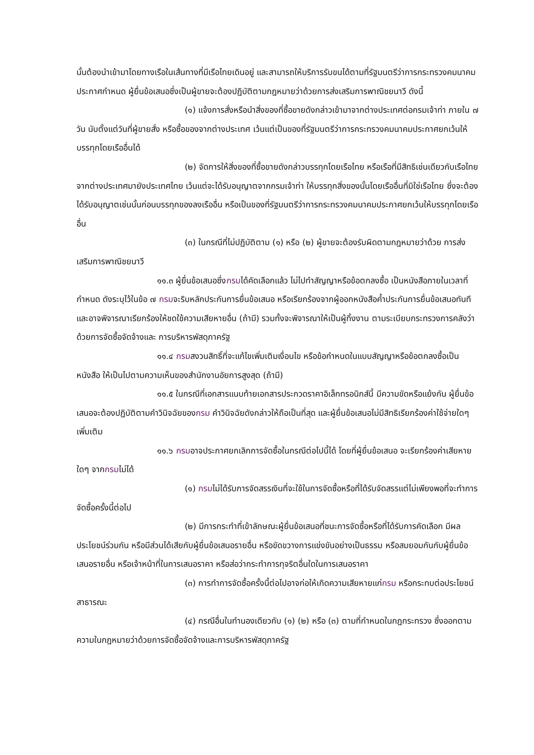นั้นต้องนำเข้ามาโดยทางเรือในเส้นทางที่มีเรือไทยเดินอยู่ และสามารถให้บริการรับขนได้ตามที่รัฐมนตรีว่าการกระทรวงคมนาคมประกาศกำหนด ผู้ยื่นข้อเสนอซึ่งเป็นผู้ขายจะต้องปฏิบัติตามกฎหมายว่าด้วยการส่งเสริมการพาณิชยนาวี ดังนี้
(๑) แจ้งการสั่งหรือนำสิ่งของที่ซื้อขายดังกล่าวเข้ามาจากต่างประเทศต่อกรมเจ้าท่า ภายใน ๗ วัน นับตั้งแต่วันที่ผู้ขายสั่ง หรือซื้อของจากต่างประเทศ เว้นแต่เป็นของที่รัฐมนตรีว่าการกระทรวงคมนาคมประกาศยกเว้นให้บรรทุกโดยเรืออื่นได้
(๒) จัดการให้สิ่งของที่ซื้อขายดังกล่าวบรรทุกโดยเรือไทย หรือเรือที่มีสิทธิเช่นเดียวกับเรือไทย จากต่างประเทศมายังประเทศไทย เว้นแต่จะได้รับอนุญาตจากกรมเจ้าท่า ให้บรรทุกสิ่งของนั้นโดยเรืออื่นที่มิใช่เรือไทย ซึ่งจะต้องได้รับอนุญาตเช่นนั้นก่อนบรรทุกของลงเรืออื่น หรือเป็นของที่รัฐมนตรีว่าการกระทรวงคมนาคมประกาศยกเว้นให้บรรทุกโดยเรืออื่น
(๓) ในกรณีที่ไม่ปฏิบัติตาม (๑) หรือ (๒) ผู้ขายจะต้องรับผิดตามกฎหมายว่าด้วย การส่งเสริมการพาณิชยนาวี
๑๑.๓ ผู้ยื่นข้อเสนอซึ่งกรมได้คัดเลือกแล้ว ไม่ไปทำสัญญาหรือข้อตกลงซื้อ เป็นหนังสือภายในเวลาที่กำหนด ดังระบุไว้ในข้อ ๗ กรมจะริบหลักประกันการยื่นข้อเสนอ หรือเรียกร้องจากผู้ออกหนังสือค้ำประกันการยื่นข้อเสนอทันที และอาจพิจารณาเรียกร้องให้ชดใช้ความเสียหายอื่น (ถ้ามี) รวมทั้งจะพิจารณาให้เป็นผู้ทิ้งงาน ตามระเบียบกระทรวงการคลังว่าด้วยการจัดซื้อจัดจ้างและ การบริหารพัสดุภาครัฐ
๑๑.๔ กรมสงวนสิทธิ์ที่จะแก้ไขเพิ่มเติมเงื่อนไข หรือข้อกำหนดในแบบสัญญาหรือข้อตกลงซื้อเป็นหนังสือ ให้เป็นไปตามความเห็นของสำนักงานอัยการสูงสุด (ถ้ามี)
๑๑.๕ ในกรณีที่เอกสารแนบท้ายเอกสารประกวดราคาอิเล็กทรอนิกส์นี้ มีความขัดหรือแย้งกัน ผู้ยื่นข้อเสนอจะต้องปฏิบัติตามคำวินิจฉัยของกรม คำวินิจฉัยดังกล่าวให้ถือเป็นที่สุด และผู้ยื่นข้อเสนอไม่มีสิทธิเรียกร้องค่าใช้จ่ายใดๆ เพิ่มเติม
๑๑.๖ กรมอาจประกาศยกเลิกการจัดซื้อในกรณีต่อไปนี้ได้ โดยที่ผู้ยื่นข้อเสนอ จะเรียกร้องค่าเสียหายใดๆ จากกรมไม่ได้
(๑) กรมไม่ได้รับการจัดสรรเงินที่จะใช้ในการจัดซื้อหรือที่ได้รับจัดสรรแต่ไม่เพียงพอที่จะทำการจัดซื้อครั้งนี้ต่อไป
(๒) มีการกระทำที่เข้าลักษณะผู้ยื่นข้อเสนอที่ชนะการจัดซื้อหรือที่ได้รับการคัดเลือก มีผลประโยชน์ร่วมกัน หรือมีส่วนได้เสียกับผู้ยื่นข้อเสนอรายอื่น หรือขัดขวางการแข่งขันอย่างเป็นธรรม หรือสมยอมกันกับผู้ยื่นข้อเสนอรายอื่น หรือเจ้าหน้าที่ในการเสนอราคา หรือส่อว่ากระทำการทุจริตอื่นใดในการเสนอราคา
(๓) การทำการจัดซื้อครั้งนี้ต่อไปอาจก่อให้เกิดความเสียหายแก่กรม หรือกระทบต่อประโยชน์สาธารณะ
(๔) กรณีอื่นในทำนองเดียวกับ (๑) (๒) หรือ (๓) ตามที่กำหนดในกฎกระทรวง ซึ่งออกตามความในกฎหมายว่าด้วยการจัดซื้อจัดจ้างและการบริหารพัสดุภาครัฐ